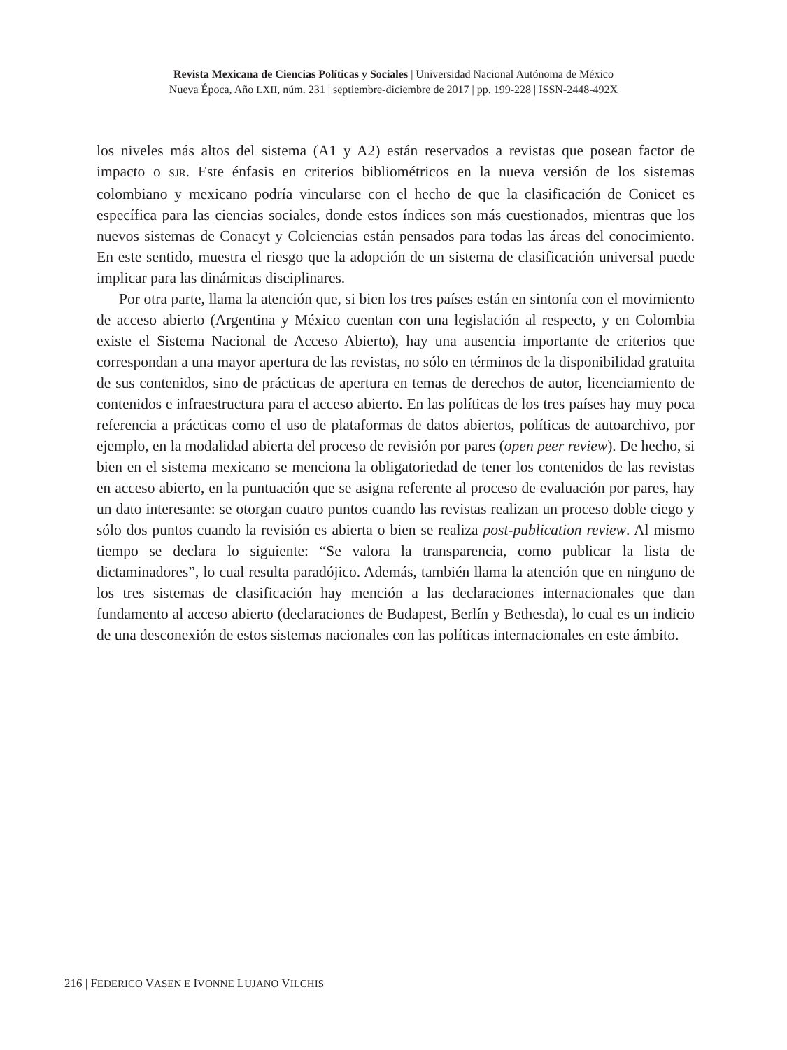Revista Mexicana de Ciencias Políticas y Sociales | Universidad Nacional Autónoma de México
Nueva Época, Año LXII, núm. 231 | septiembre-diciembre de 2017 | pp. 199-228 | ISSN-2448-492X
los niveles más altos del sistema (A1 y A2) están reservados a revistas que posean factor de impacto o SJR. Este énfasis en criterios bibliométricos en la nueva versión de los sistemas colombiano y mexicano podría vincularse con el hecho de que la clasificación de Conicet es específica para las ciencias sociales, donde estos índices son más cuestionados, mientras que los nuevos sistemas de Conacyt y Colciencias están pensados para todas las áreas del conocimiento. En este sentido, muestra el riesgo que la adopción de un sistema de clasificación universal puede implicar para las dinámicas disciplinares.
Por otra parte, llama la atención que, si bien los tres países están en sintonía con el movimiento de acceso abierto (Argentina y México cuentan con una legislación al respecto, y en Colombia existe el Sistema Nacional de Acceso Abierto), hay una ausencia importante de criterios que correspondan a una mayor apertura de las revistas, no sólo en términos de la disponibilidad gratuita de sus contenidos, sino de prácticas de apertura en temas de derechos de autor, licenciamiento de contenidos e infraestructura para el acceso abierto. En las políticas de los tres países hay muy poca referencia a prácticas como el uso de plataformas de datos abiertos, políticas de autoarchivo, por ejemplo, en la modalidad abierta del proceso de revisión por pares (open peer review). De hecho, si bien en el sistema mexicano se menciona la obligatoriedad de tener los contenidos de las revistas en acceso abierto, en la puntuación que se asigna referente al proceso de evaluación por pares, hay un dato interesante: se otorgan cuatro puntos cuando las revistas realizan un proceso doble ciego y sólo dos puntos cuando la revisión es abierta o bien se realiza post-publication review. Al mismo tiempo se declara lo siguiente: “Se valora la transparencia, como publicar la lista de dictaminadores”, lo cual resulta paradójico. Además, también llama la atención que en ninguno de los tres sistemas de clasificación hay mención a las declaraciones internacionales que dan fundamento al acceso abierto (declaraciones de Budapest, Berlín y Bethesda), lo cual es un indicio de una desconexión de estos sistemas nacionales con las políticas internacionales en este ámbito.
216 | FEDERICO VASEN E IVONNE LUJANO VILCHIS